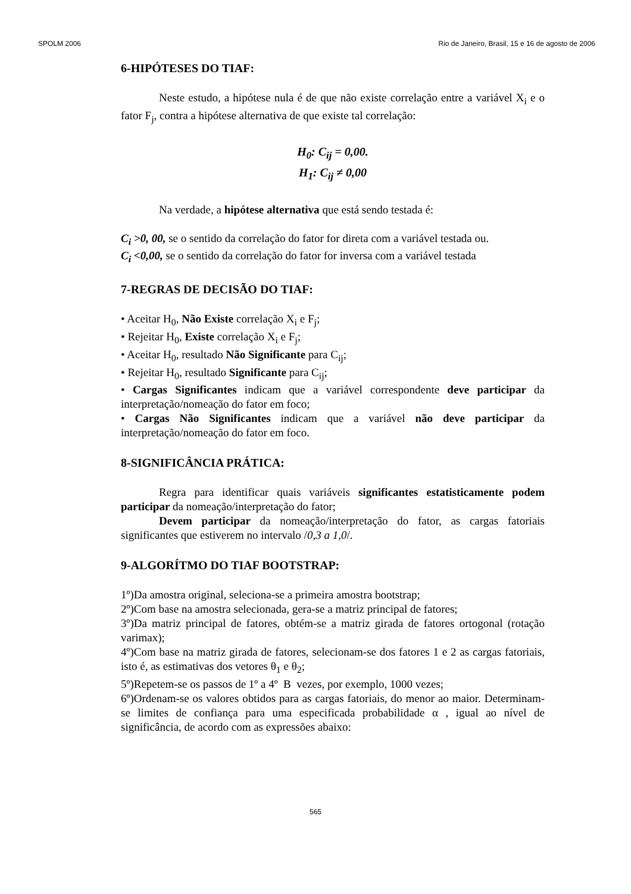SPOLM 2006 Rio de Janeiro, Brasil, 15 e 16 de agosto de 2006
6-HIPÓTESES DO TIAF:
Neste estudo, a hipótese nula é de que não existe correlação entre a variável X<sub>i</sub> e o fator F<sub>j</sub>, contra a hipótese alternativa de que existe tal correlação:
H<sub>0</sub>: C<sub>ij</sub> = 0,00.
H<sub>1</sub>: C<sub>ij</sub> ≠ 0,00
Na verdade, a hipótese alternativa que está sendo testada é:
C<sub>i</sub> >0, 00, se o sentido da correlação do fator for direta com a variável testada ou.
C<sub>i</sub> <0,00, se o sentido da correlação do fator for inversa com a variável testada
7-REGRAS DE DECISÃO DO TIAF:
• Aceitar H<sub>0</sub>, Não Existe correlação X<sub>i</sub> e F<sub>j</sub>;
• Rejeitar H<sub>0</sub>, Existe correlação X<sub>i</sub> e F<sub>j</sub>;
• Aceitar H<sub>0</sub>, resultado Não Significante para C<sub>ij</sub>;
• Rejeitar H<sub>0</sub>, resultado Significante para C<sub>ij</sub>;
• Cargas Significantes indicam que a variável correspondente deve participar da interpretação/nomeação do fator em foco;
• Cargas Não Significantes indicam que a variável não deve participar da interpretação/nomeação do fator em foco.
8-SIGNIFICÂNCIA PRÁTICA:
Regra para identificar quais variáveis significantes estatisticamente podem participar da nomeação/interpretação do fator;
Devem participar da nomeação/interpretação do fator, as cargas fatoriais significantes que estiverem no intervalo /0,3 a 1,0/.
9-ALGORÍTMO DO TIAF BOOTSTRAP:
1º)Da amostra original, seleciona-se a primeira amostra bootstrap;
2º)Com base na amostra selecionada, gera-se a matriz principal de fatores;
3º)Da matriz principal de fatores, obtém-se a matriz girada de fatores ortogonal (rotação varimax);
4º)Com base na matriz girada de fatores, selecionam-se dos fatores 1 e 2 as cargas fatoriais, isto é, as estimativas dos vetores θ<sub>1</sub> e θ<sub>2</sub>;
5º)Repetem-se os passos de 1º a 4º B vezes, por exemplo, 1000 vezes;
6º)Ordenam-se os valores obtidos para as cargas fatoriais, do menor ao maior. Determinam-se limites de confiança para uma especificada probabilidade α , igual ao nível de significância, de acordo com as expressões abaixo:
565